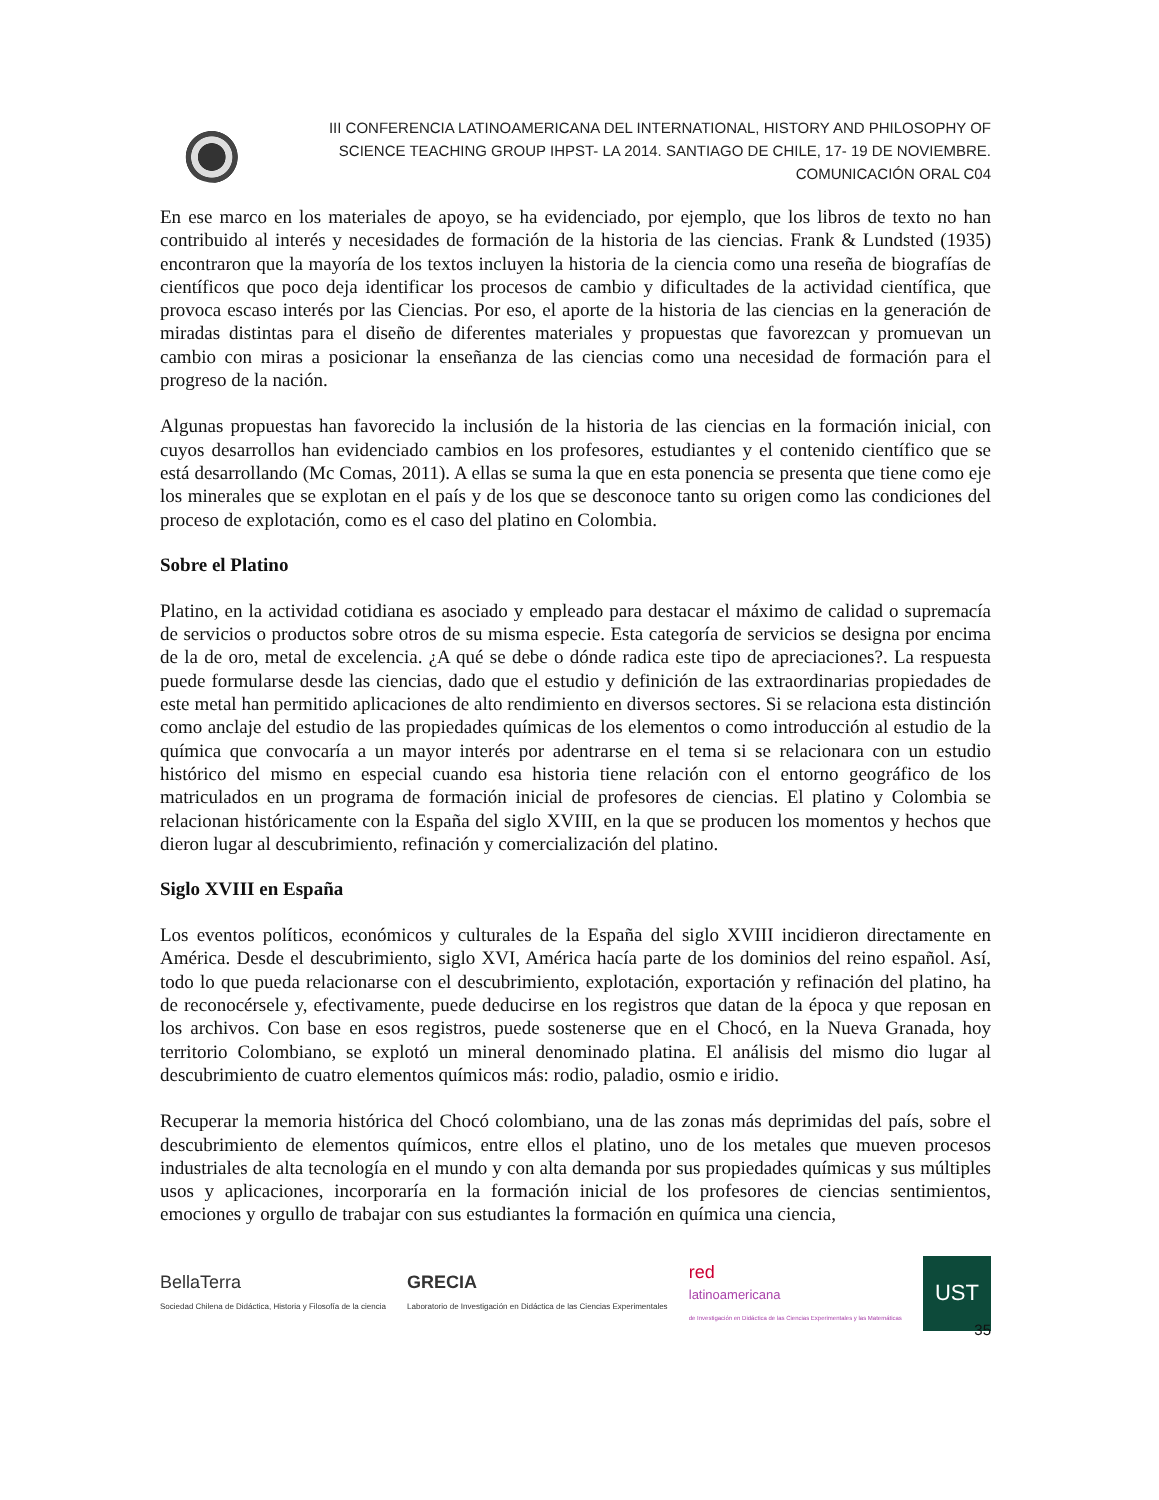III CONFERENCIA LATINOAMERICANA DEL INTERNATIONAL, HISTORY AND PHILOSOPHY OF
SCIENCE TEACHING GROUP IHPST- LA 2014. SANTIAGO DE CHILE, 17- 19 DE NOVIEMBRE.
COMUNICACIÓN ORAL C04
En ese marco en los materiales de apoyo, se ha evidenciado, por ejemplo, que los libros de texto no han contribuido al interés y necesidades de formación de la historia de las ciencias. Frank & Lundsted (1935) encontraron que la mayoría de los textos incluyen la historia de la ciencia como una reseña de biografías de científicos que poco deja identificar los procesos de cambio y dificultades de la actividad científica, que provoca escaso interés por las Ciencias. Por eso, el aporte de la historia de las ciencias en la generación de miradas distintas para el diseño de diferentes materiales y propuestas que favorezcan y promuevan un cambio con miras a posicionar la enseñanza de las ciencias como una necesidad de formación para el progreso de la nación.
Algunas propuestas han favorecido la inclusión de la historia de las ciencias en la formación inicial, con cuyos desarrollos han evidenciado cambios en los profesores, estudiantes y el contenido científico que se está desarrollando (Mc Comas, 2011). A ellas se suma la que en esta ponencia se presenta que tiene como eje los minerales que se explotan en el país y de los que se desconoce tanto su origen como las condiciones del proceso de explotación, como es el caso del platino en Colombia.
Sobre el Platino
Platino, en la actividad cotidiana es asociado y empleado para destacar el máximo de calidad o supremacía de servicios o productos sobre otros de su misma especie. Esta categoría de servicios se designa por encima de la de oro, metal de excelencia. ¿A qué se debe o dónde radica este tipo de apreciaciones?. La respuesta puede formularse desde las ciencias, dado que el estudio y definición de las extraordinarias propiedades de este metal han permitido aplicaciones de alto rendimiento en diversos sectores. Si se relaciona esta distinción como anclaje del estudio de las propiedades químicas de los elementos o como introducción al estudio de la química que convocaría a un mayor interés por adentrarse en el tema si se relacionara con un estudio histórico del mismo en especial cuando esa historia tiene relación con el entorno geográfico de los matriculados en un programa de formación inicial de profesores de ciencias. El platino y Colombia se relacionan históricamente con la España del siglo XVIII, en la que se producen los momentos y hechos que dieron lugar al descubrimiento, refinación y comercialización del platino.
Siglo XVIII en España
Los eventos políticos, económicos y culturales de la España del siglo XVIII incidieron directamente en América. Desde el descubrimiento, siglo XVI, América hacía parte de los dominios del reino español. Así, todo lo que pueda relacionarse con el descubrimiento, explotación, exportación y refinación del platino, ha de reconocérsele y, efectivamente, puede deducirse en los registros que datan de la época y que reposan en los archivos. Con base en esos registros, puede sostenerse que en el Chocó, en la Nueva Granada, hoy territorio Colombiano, se explotó un mineral denominado platina. El análisis del mismo dio lugar al descubrimiento de cuatro elementos químicos más: rodio, paladio, osmio e iridio.
Recuperar la memoria histórica del Chocó colombiano, una de las zonas más deprimidas del país, sobre el descubrimiento de elementos químicos, entre ellos el platino, uno de los metales que mueven procesos industriales de alta tecnología en el mundo y con alta demanda por sus propiedades químicas y sus múltiples usos y aplicaciones, incorporaría en la formación inicial de los profesores de ciencias sentimientos, emociones y orgullo de trabajar con sus estudiantes la formación en química una ciencia,
BellaTerra
Sociedad Chilena de Didáctica, Historia y Filosofía de la ciencia
GRECIA
Laboratorio de Investigación en Didáctica de las Ciencias Experimentales
red
latinoamericana
de Investigación en Didáctica de las Ciencias Experimentales y las Matemáticas
UST
35